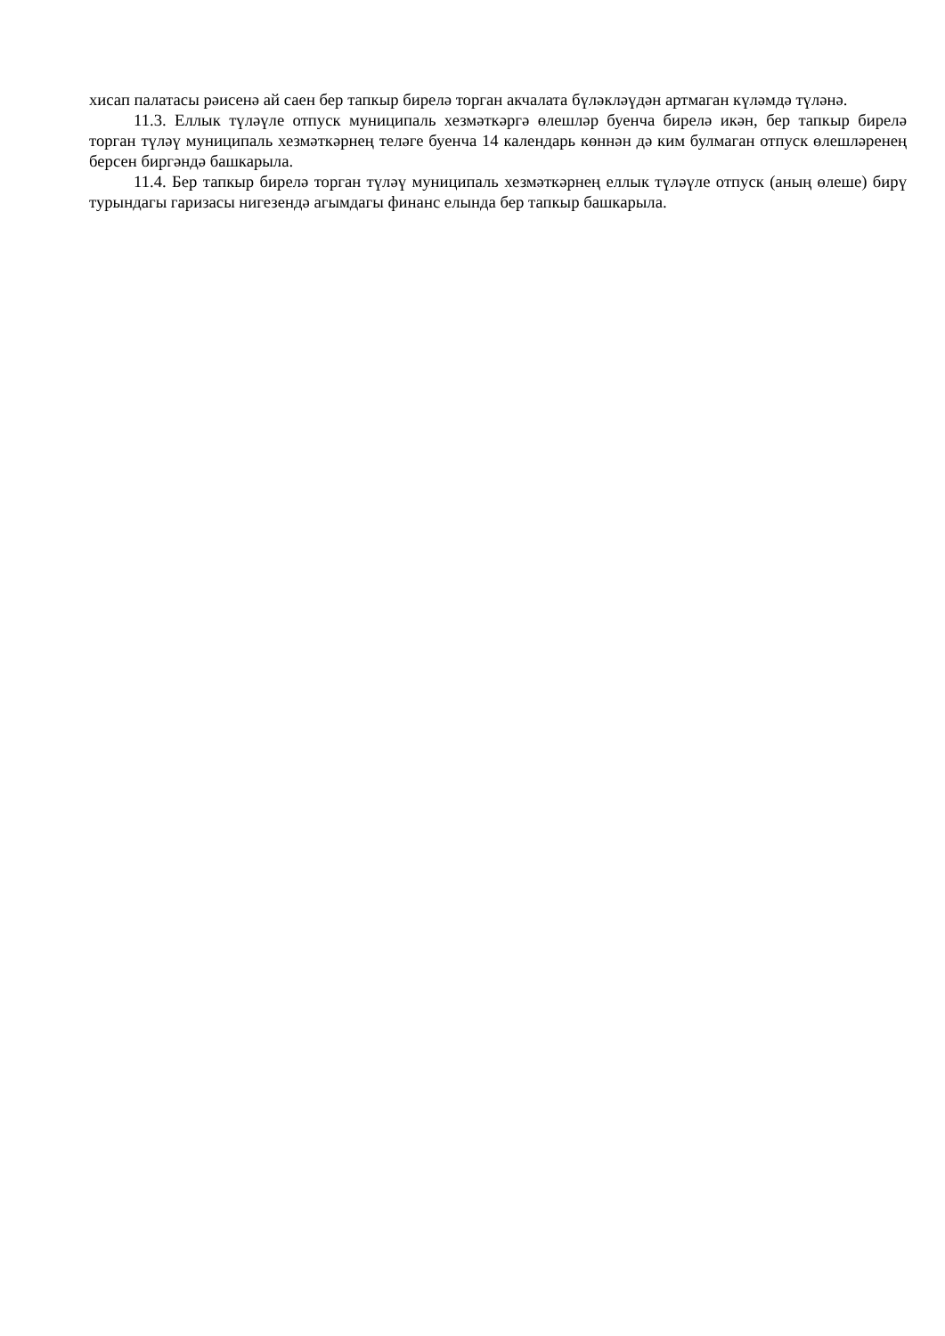хисап палатасы рәисенә ай саен бер тапкыр бирелә торган акчалата бүләкләүдән артмаган күләмдә түләнә.
11.3. Еллык түләүле отпуск муниципаль хезмәткәргә өлешләр буенча бирелә икән, бер тапкыр бирелә торган түләү муниципаль хезмәткәрнең теләге буенча 14 календарь көннән дә ким булмаган отпуск өлешләренең берсен биргәндә башкарыла.
11.4. Бер тапкыр бирелә торган түләү муниципаль хезмәткәрнең еллык түләүле отпуск (аның өлеше) бирү турындагы гаризасы нигезендә агымдагы финанс елында бер тапкыр башкарыла.